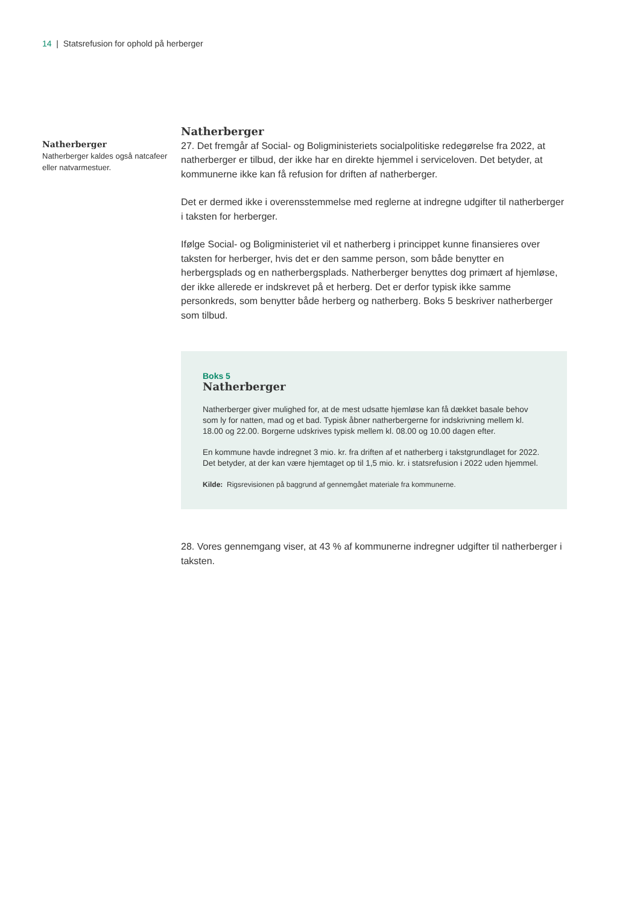14 | Statsrefusion for ophold på herberger
Natherberger
Natherberger kaldes også natcafeer eller natvarmestuer.
Natherberger
27. Det fremgår af Social- og Boligministeriets socialpolitiske redegørelse fra 2022, at natherberger er tilbud, der ikke har en direkte hjemmel i serviceloven. Det betyder, at kommunerne ikke kan få refusion for driften af natherberger.
Det er dermed ikke i overensstemmelse med reglerne at indregne udgifter til natherberger i taksten for herberger.
Ifølge Social- og Boligministeriet vil et natherberg i princippet kunne finansieres over taksten for herberger, hvis det er den samme person, som både benytter en herbergsplads og en natherbergsplads. Natherberger benyttes dog primært af hjemløse, der ikke allerede er indskrevet på et herberg. Det er derfor typisk ikke samme personkreds, som benytter både herberg og natherberg. Boks 5 beskriver natherberger som tilbud.
Boks 5
Natherberger
Natherberger giver mulighed for, at de mest udsatte hjemløse kan få dækket basale behov som ly for natten, mad og et bad. Typisk åbner natherbergerne for indskrivning mellem kl. 18.00 og 22.00. Borgerne udskrives typisk mellem kl. 08.00 og 10.00 dagen efter.
En kommune havde indregnet 3 mio. kr. fra driften af et natherberg i takstgrundlaget for 2022. Det betyder, at der kan være hjemtaget op til 1,5 mio. kr. i statsrefusion i 2022 uden hjemmel.
Kilde: Rigsrevisionen på baggrund af gennemgået materiale fra kommunerne.
28. Vores gennemgang viser, at 43 % af kommunerne indregner udgifter til natherberger i taksten.